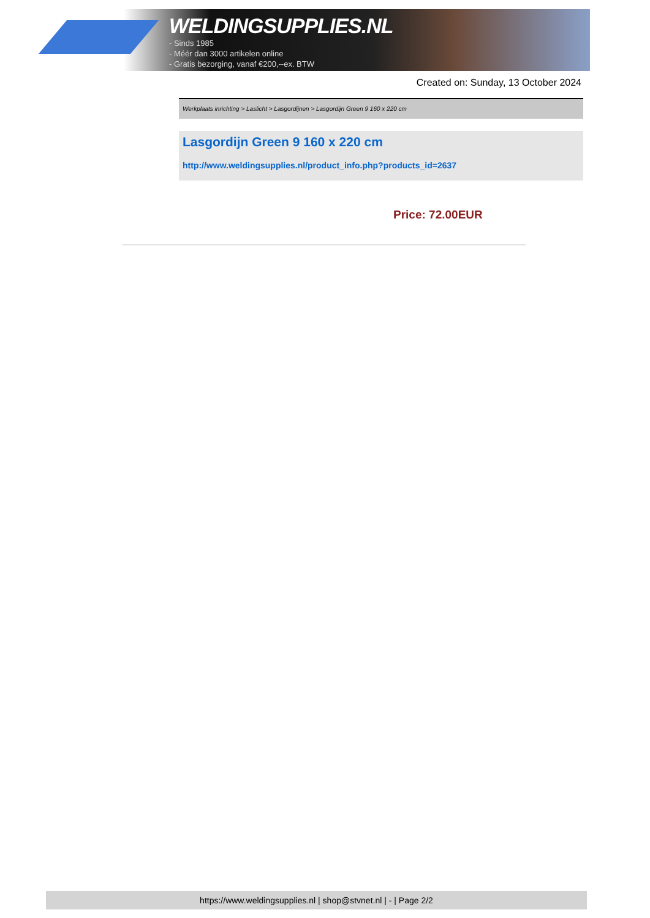WELDINGSUPPLIES.NL
- Sinds 1985
- Méér dan 3000 artikelen online
- Gratis bezorging, vanaf €200,--ex. BTW
Created on: Sunday, 13 October 2024
Werkplaats inrichting > Laslicht > Lasgordijnen > Lasgordijn Green 9 160 x 220 cm
Lasgordijn Green 9 160 x 220 cm
http://www.weldingsupplies.nl/product_info.php?products_id=2637
Price: 72.00EUR
https://www.weldingsupplies.nl | shop@stvnet.nl | - | Page 2/2